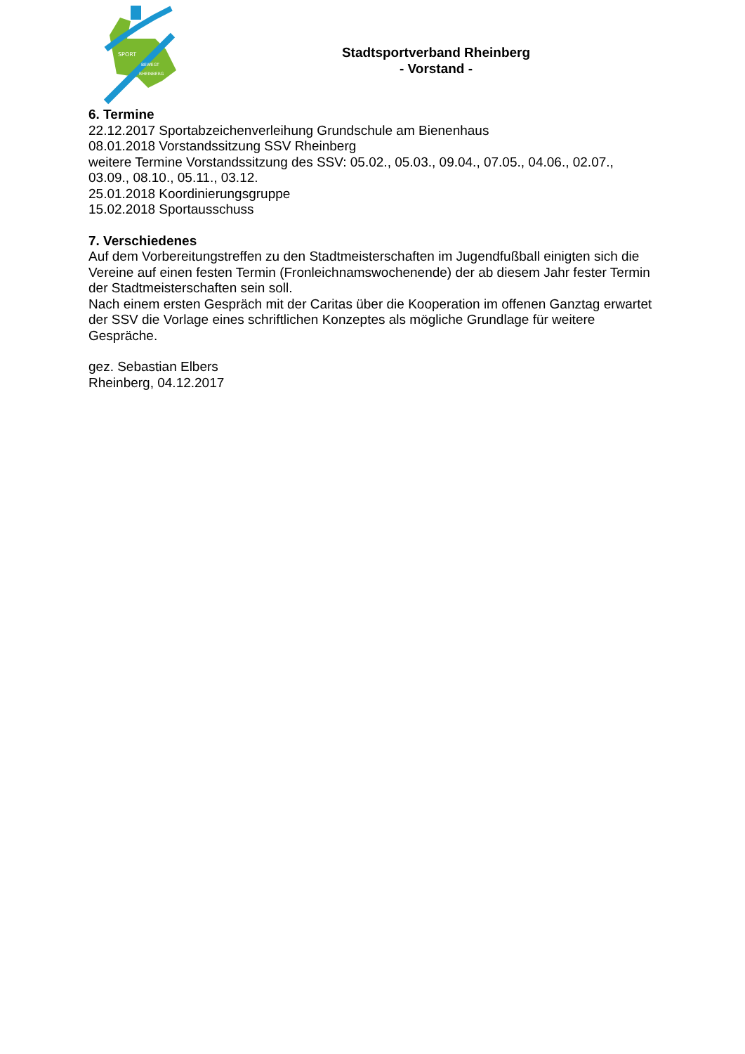SPORT
BEWEGT
RHEINBERG
Stadtsportverband Rheinberg
- Vorstand -
6. Termine
22.12.2017 Sportabzeichenverleihung Grundschule am Bienenhaus
08.01.2018 Vorstandssitzung SSV Rheinberg
weitere Termine Vorstandssitzung des SSV: 05.02., 05.03., 09.04., 07.05., 04.06., 02.07., 03.09., 08.10., 05.11., 03.12.
25.01.2018 Koordinierungsgruppe
15.02.2018 Sportausschuss
7. Verschiedenes
Auf dem Vorbereitungstreffen zu den Stadtmeisterschaften im Jugendfußball einigten sich die Vereine auf einen festen Termin (Fronleichnamswochenende) der ab diesem Jahr fester Termin der Stadtmeisterschaften sein soll.
Nach einem ersten Gespräch mit der Caritas über die Kooperation im offenen Ganztag erwartet der SSV die Vorlage eines schriftlichen Konzeptes als mögliche Grundlage für weitere Gespräche.
gez. Sebastian Elbers
Rheinberg, 04.12.2017